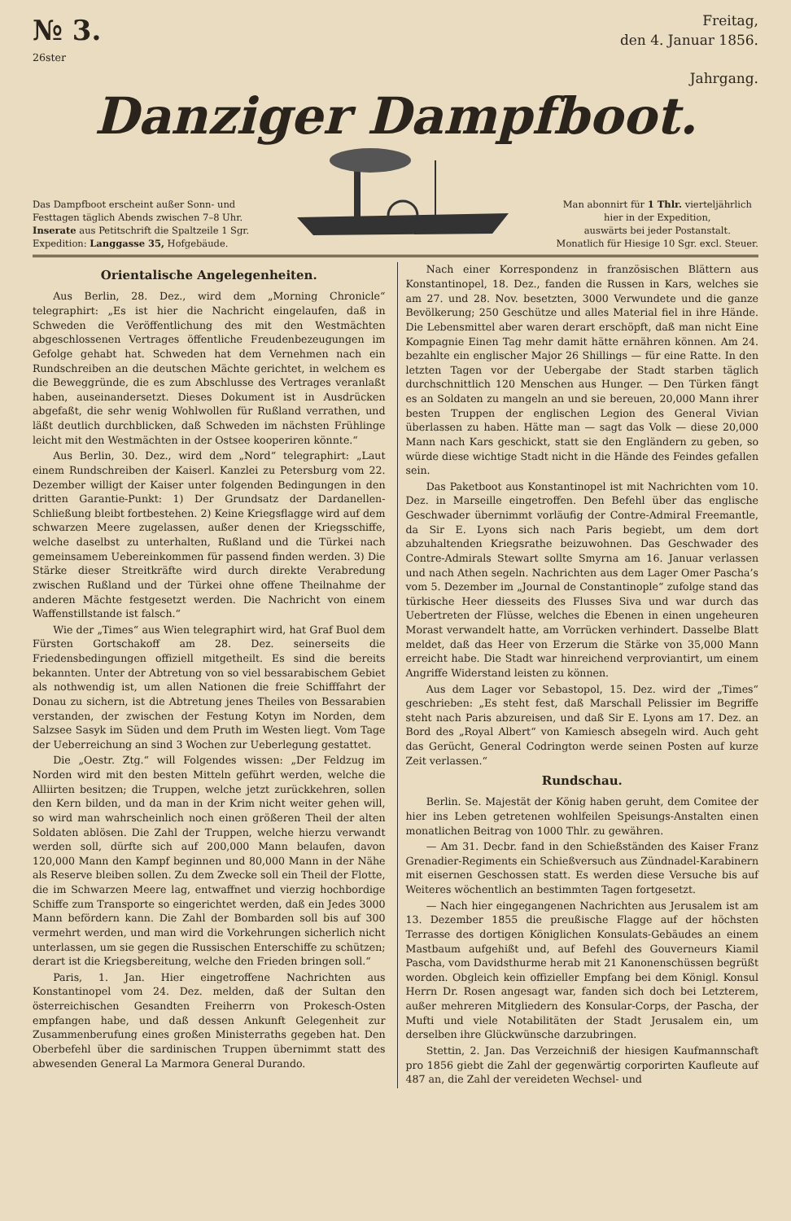№ 3.
26ster
Freitag,
den 4. Januar 1856.
Jahrgang.
Danziger Dampfboot.
Das Dampfboot erscheint außer Sonn- und
Festtagen täglich Abends zwischen 7–8 Uhr.
Inserate aus Petitschrift die Spaltzeile 1 Sgr.
Expedition: Langgasse 35, Hofgebäude.
Man abonnirt für 1 Thlr. vierteljährlich
hier in der Expedition,
auswärts bei jeder Postanstalt.
Monatlich für Hiesige 10 Sgr. excl. Steuer.
Orientalische Angelegenheiten.
Aus Berlin, 28. Dez., wird dem „Morning Chronicle“ telegraphirt: „Es ist hier die Nachricht eingelaufen, daß in Schweden die Veröffentlichung des mit den Westmächten abgeschlossenen Vertrages öffentliche Freudenbezeugungen im Gefolge gehabt hat. Schweden hat dem Vernehmen nach ein Rundschreiben an die deutschen Mächte gerichtet, in welchem es die Beweggründe, die es zum Abschlusse des Vertrages veranlaßt haben, auseinandersetzt. Dieses Dokument ist in Ausdrücken abgefaßt, die sehr wenig Wohlwollen für Rußland verrathen, und läßt deutlich durchblicken, daß Schweden im nächsten Frühlinge leicht mit den Westmächten in der Ostsee kooperiren könnte.“
Aus Berlin, 30. Dez., wird dem „Nord“ telegraphirt: „Laut einem Rundschreiben der Kaiserl. Kanzlei zu Petersburg vom 22. Dezember willigt der Kaiser unter folgenden Bedingungen in den dritten Garantie-Punkt: 1) Der Grundsatz der Dardanellen-Schließung bleibt fortbestehen. 2) Keine Kriegsflagge wird auf dem schwarzen Meere zugelassen, außer denen der Kriegsschiffe, welche daselbst zu unterhalten, Rußland und die Türkei nach gemeinsamem Uebereinkommen für passend finden werden. 3) Die Stärke dieser Streitkräfte wird durch direkte Verabredung zwischen Rußland und der Türkei ohne offene Theilnahme der anderen Mächte festgesetzt werden. Die Nachricht von einem Waffenstillstande ist falsch.“
Wie der „Times“ aus Wien telegraphirt wird, hat Graf Buol dem Fürsten Gortschakoff am 28. Dez. seinerseits die Friedensbedingungen offiziell mitgetheilt. Es sind die bereits bekannten. Unter der Abtretung von so viel bessarabischem Gebiet als nothwendig ist, um allen Nationen die freie Schifffahrt der Donau zu sichern, ist die Abtretung jenes Theiles von Bessarabien verstanden, der zwischen der Festung Kotyn im Norden, dem Salzsee Sasyk im Süden und dem Pruth im Westen liegt. Vom Tage der Ueberreichung an sind 3 Wochen zur Ueberlegung gestattet.
Die „Oestr. Ztg.“ will Folgendes wissen: „Der Feldzug im Norden wird mit den besten Mitteln geführt werden, welche die Alliirten besitzen; die Truppen, welche jetzt zurückkehren, sollen den Kern bilden, und da man in der Krim nicht weiter gehen will, so wird man wahrscheinlich noch einen größeren Theil der alten Soldaten ablösen. Die Zahl der Truppen, welche hierzu verwandt werden soll, dürfte sich auf 200,000 Mann belaufen, davon 120,000 Mann den Kampf beginnen und 80,000 Mann in der Nähe als Reserve bleiben sollen. Zu dem Zwecke soll ein Theil der Flotte, die im Schwarzen Meere lag, entwaffnet und vierzig hochbordige Schiffe zum Transporte so eingerichtet werden, daß ein Jedes 3000 Mann befördern kann. Die Zahl der Bombarden soll bis auf 300 vermehrt werden, und man wird die Vorkehrungen sicherlich nicht unterlassen, um sie gegen die Russischen Enterschiffe zu schützen; derart ist die Kriegsbereitung, welche den Frieden bringen soll.“
Paris, 1. Jan. Hier eingetroffene Nachrichten aus Konstantinopel vom 24. Dez. melden, daß der Sultan den österreichischen Gesandten Freiherrn von Prokesch-Osten empfangen habe, und daß dessen Ankunft Gelegenheit zur Zusammenberufung eines großen Ministerraths gegeben hat. Den Oberbefehl über die sardinischen Truppen übernimmt statt des abwesenden General La Marmora General Durando.
Nach einer Korrespondenz in französischen Blättern aus Konstantinopel, 18. Dez., fanden die Russen in Kars, welches sie am 27. und 28. Nov. besetzten, 3000 Verwundete und die ganze Bevölkerung; 250 Geschütze und alles Material fiel in ihre Hände. Die Lebensmittel aber waren derart erschöpft, daß man nicht Eine Kompagnie Einen Tag mehr damit hätte ernähren können. Am 24. bezahlte ein englischer Major 26 Shillings — für eine Ratte. In den letzten Tagen vor der Uebergabe der Stadt starben täglich durchschnittlich 120 Menschen aus Hunger. — Den Türken fängt es an Soldaten zu mangeln an und sie bereuen, 20,000 Mann ihrer besten Truppen der englischen Legion des General Vivian überlassen zu haben. Hätte man — sagt das Volk — diese 20,000 Mann nach Kars geschickt, statt sie den Engländern zu geben, so würde diese wichtige Stadt nicht in die Hände des Feindes gefallen sein.
Das Paketboot aus Konstantinopel ist mit Nachrichten vom 10. Dez. in Marseille eingetroffen. Den Befehl über das englische Geschwader übernimmt vorläufig der Contre-Admiral Freemantle, da Sir E. Lyons sich nach Paris begiebt, um dem dort abzuhaltenden Kriegsrathe beizuwohnen. Das Geschwader des Contre-Admirals Stewart sollte Smyrna am 16. Januar verlassen und nach Athen segeln. Nachrichten aus dem Lager Omer Pascha’s vom 5. Dezember im „Journal de Constantinople“ zufolge stand das türkische Heer diesseits des Flusses Siva und war durch das Uebertreten der Flüsse, welches die Ebenen in einen ungeheuren Morast verwandelt hatte, am Vorrücken verhindert. Dasselbe Blatt meldet, daß das Heer von Erzerum die Stärke von 35,000 Mann erreicht habe. Die Stadt war hinreichend verproviantirt, um einem Angriffe Widerstand leisten zu können.
Aus dem Lager vor Sebastopol, 15. Dez. wird der „Times“ geschrieben: „Es steht fest, daß Marschall Pelissier im Begriffe steht nach Paris abzureisen, und daß Sir E. Lyons am 17. Dez. an Bord des „Royal Albert“ von Kamiesch absegeln wird. Auch geht das Gerücht, General Codrington werde seinen Posten auf kurze Zeit verlassen.“
Rundschau.
Berlin. Se. Majestät der König haben geruht, dem Comitee der hier ins Leben getretenen wohlfeilen Speisungs-Anstalten einen monatlichen Beitrag von 1000 Thlr. zu gewähren.
— Am 31. Decbr. fand in den Schießständen des Kaiser Franz Grenadier-Regiments ein Schießversuch aus Zündnadel-Karabinern mit eisernen Geschossen statt. Es werden diese Versuche bis auf Weiteres wöchentlich an bestimmten Tagen fortgesetzt.
— Nach hier eingegangenen Nachrichten aus Jerusalem ist am 13. Dezember 1855 die preußische Flagge auf der höchsten Terrasse des dortigen Königlichen Konsulats-Gebäudes an einem Mastbaum aufgehißt und, auf Befehl des Gouverneurs Kiamil Pascha, vom Davidsthurme herab mit 21 Kanonenschüssen begrüßt worden. Obgleich kein offizieller Empfang bei dem Königl. Konsul Herrn Dr. Rosen angesagt war, fanden sich doch bei Letzterem, außer mehreren Mitgliedern des Konsular-Corps, der Pascha, der Mufti und viele Notabilitäten der Stadt Jerusalem ein, um derselben ihre Glückwünsche darzubringen.
Stettin, 2. Jan. Das Verzeichniß der hiesigen Kaufmannschaft pro 1856 giebt die Zahl der gegenwärtig corporirten Kaufleute auf 487 an, die Zahl der vereideten Wechsel- und